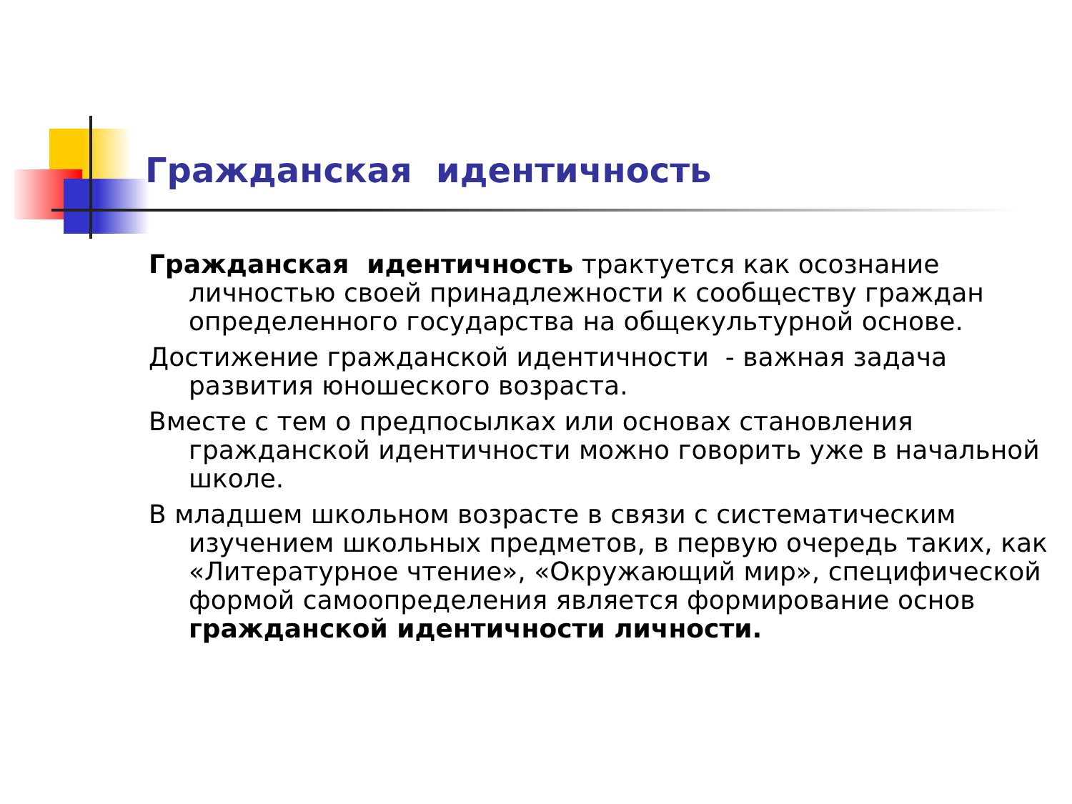Гражданская идентичность
Гражданская идентичность трактуется как осознание личностью своей принадлежности к сообществу граждан определенного государства на общекультурной основе.
Достижение гражданской идентичности - важная задача развития юношеского возраста.
Вместе с тем о предпосылках или основах становления гражданской идентичности можно говорить уже в начальной школе.
В младшем школьном возрасте в связи с систематическим изучением школьных предметов, в первую очередь таких, как «Литературное чтение», «Окружающий мир», специфической формой самоопределения является формирование основ гражданской идентичности личности.